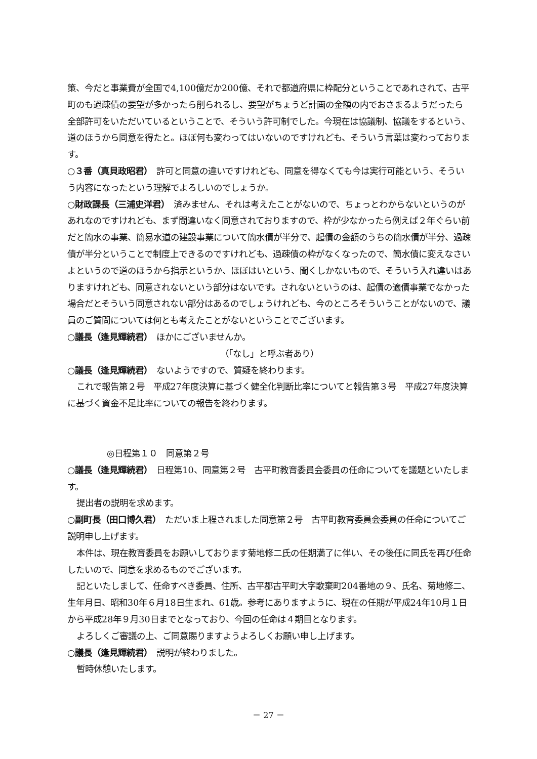策、今だと事業費が全国で4,100億だか200億、それで都道府県に枠配分ということであれされて、古平町のも過疎債の要望が多かったら削られるし、要望がちょうど計画の金額の内でおさまるようだったら全部許可をいただいているということで、そういう許可制でした。今現在は協議制、協議をするという、道のほうから同意を得たと。ほぼ何も変わってはいないのですけれども、そういう言葉は変わっております。
○３番（真貝政昭君）　許可と同意の違いですけれども、同意を得なくても今は実行可能という、そういう内容になったという理解でよろしいのでしょうか。
○財政課長（三浦史洋君）　済みません、それは考えたことがないので、ちょっとわからないというのがあれなのですけれども、まず間違いなく同意されておりますので、枠が少なかったら例えば２年ぐらい前だと簡水の事業、簡易水道の建設事業について簡水債が半分で、起債の金額のうちの簡水債が半分、過疎債が半分ということで制度上できるのですけれども、過疎債の枠がなくなったので、簡水債に変えなさいよというので道のほうから指示というか、ほぼはいという、聞くしかないもので、そういう入れ違いはありますけれども、同意されないという部分はないです。されないというのは、起債の適債事業でなかった場合だとそういう同意されない部分はあるのでしょうけれども、今のところそういうことがないので、議員のご質問については何とも考えたことがないということでございます。
○議長（逢見輝続君）　ほかにございませんか。
（「なし」と呼ぶ者あり）
○議長（逢見輝続君）　ないようですので、質疑を終わります。
これで報告第２号　平成27年度決算に基づく健全化判断比率についてと報告第３号　平成27年度決算に基づく資金不足比率についての報告を終わります。
◎日程第１０　同意第２号
○議長（逢見輝続君）　日程第10、同意第２号　古平町教育委員会委員の任命についてを議題といたします。
提出者の説明を求めます。
○副町長（田口博久君）　ただいま上程されました同意第２号　古平町教育委員会委員の任命についてご説明申し上げます。
本件は、現在教育委員をお願いしております菊地修二氏の任期満了に伴い、その後任に同氏を再び任命したいので、同意を求めるものでございます。
記といたしまして、任命すべき委員、住所、古平郡古平町大字歌棄町204番地の９、氏名、菊地修二、生年月日、昭和30年６月18日生まれ、61歳。参考にありますように、現在の任期が平成24年10月１日から平成28年９月30日までとなっており、今回の任命は４期目となります。
よろしくご審議の上、ご同意賜りますようよろしくお願い申し上げます。
○議長（逢見輝続君）　説明が終わりました。
暫時休憩いたします。
－ 27 －